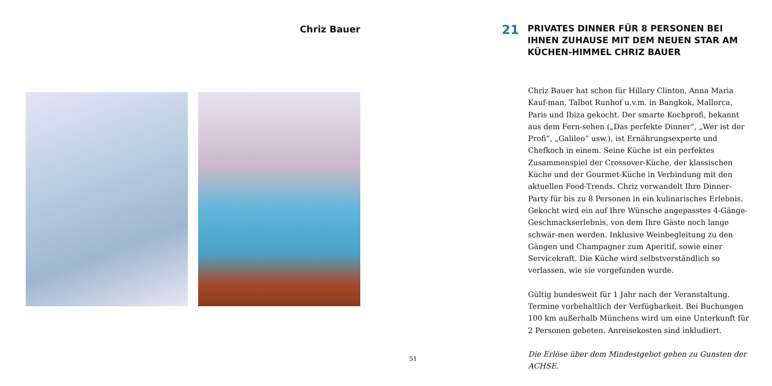Chriz Bauer
51
21
PRIVATES DINNER FÜR 8 PERSONEN BEI IHNEN ZUHAUSE MIT DEM NEUEN STAR AM KÜCHEN-HIMMEL CHRIZ BAUER
Chriz Bauer hat schon für Hillary Clinton, Anna Maria Kauf-man, Talbot Runhof u.v.m. in Bangkok, Mallorca, Paris und Ibiza gekocht. Der smarte Kochprofi, bekannt aus dem Fern-sehen („Das perfekte Dinner“, „Wer ist der Profi“, „Galileo“ usw.), ist Ernährungsexperte und Chefkoch in einem. Seine Küche ist ein perfektes Zusammenspiel der Crossover-Küche, der klassischen Küche und der Gourmet-Küche in Verbindung mit den aktuellen Food-Trends. Chriz verwandelt Ihre Dinner-Party für bis zu 8 Personen in ein kulinarisches Erlebnis. Gekocht wird ein auf Ihre Wünsche angepasstes 4-Gänge-Geschmackserlebnis, von dem Ihre Gäste noch lange schwär-men werden. Inklusive Weinbegleitung zu den Gängen und Champagner zum Aperitif, sowie einer Servicekraft. Die Küche wird selbstverständlich so verlassen, wie sie vorgefunden wurde.
Gültig bundesweit für 1 Jahr nach der Veranstaltung. Termine vorbehaltlich der Verfügbarkeit. Bei Buchungen 100 km außerhalb Münchens wird um eine Unterkunft für 2 Personen gebeten. Anreisekosten sind inkludiert.
Die Erlöse über dem Mindestgebot gehen zu Gunsten der ACHSE.